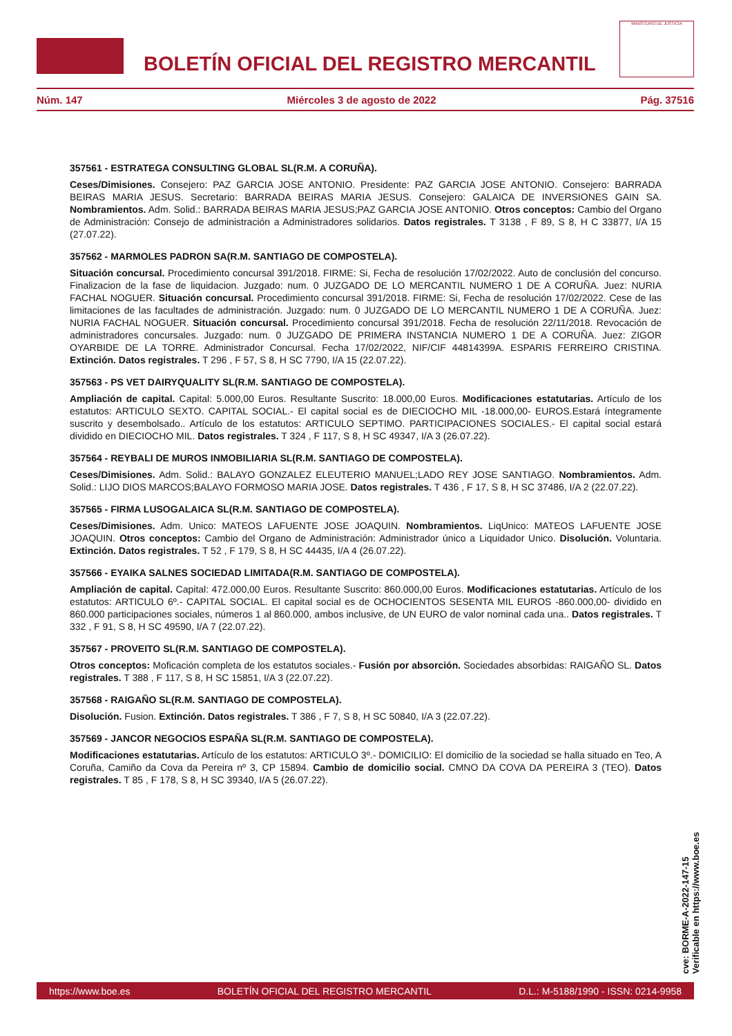BOLETÍN OFICIAL DEL REGISTRO MERCANTIL
MINISTERIO DE JUSTICIA
Núm. 147 Miércoles 3 de agosto de 2022 Pág. 37516
357561 - ESTRATEGA CONSULTING GLOBAL SL(R.M. A CORUÑA).
Ceses/Dimisiones. Consejero: PAZ GARCIA JOSE ANTONIO. Presidente: PAZ GARCIA JOSE ANTONIO. Consejero: BARRADA BEIRAS MARIA JESUS. Secretario: BARRADA BEIRAS MARIA JESUS. Consejero: GALAICA DE INVERSIONES GAIN SA. Nombramientos. Adm. Solid.: BARRADA BEIRAS MARIA JESUS;PAZ GARCIA JOSE ANTONIO. Otros conceptos: Cambio del Organo de Administración: Consejo de administración a Administradores solidarios. Datos registrales. T 3138 , F 89, S 8, H C 33877, I/A 15 (27.07.22).
357562 - MARMOLES PADRON SA(R.M. SANTIAGO DE COMPOSTELA).
Situación concursal. Procedimiento concursal 391/2018. FIRME: Si, Fecha de resolución 17/02/2022. Auto de conclusión del concurso. Finalizacion de la fase de liquidacion. Juzgado: num. 0 JUZGADO DE LO MERCANTIL NUMERO 1 DE A CORUÑA. Juez: NURIA FACHAL NOGUER. Situación concursal. Procedimiento concursal 391/2018. FIRME: Si, Fecha de resolución 17/02/2022. Cese de las limitaciones de las facultades de administración. Juzgado: num. 0 JUZGADO DE LO MERCANTIL NUMERO 1 DE A CORUÑA. Juez: NURIA FACHAL NOGUER. Situación concursal. Procedimiento concursal 391/2018. Fecha de resolución 22/11/2018. Revocación de administradores concursales. Juzgado: num. 0 JUZGADO DE PRIMERA INSTANCIA NUMERO 1 DE A CORUÑA. Juez: ZIGOR OYARBIDE DE LA TORRE. Administrador Concursal. Fecha 17/02/2022, NIF/CIF 44814399A. ESPARIS FERREIRO CRISTINA. Extinción. Datos registrales. T 296 , F 57, S 8, H SC 7790, I/A 15 (22.07.22).
357563 - PS VET DAIRYQUALITY SL(R.M. SANTIAGO DE COMPOSTELA).
Ampliación de capital. Capital: 5.000,00 Euros. Resultante Suscrito: 18.000,00 Euros. Modificaciones estatutarias. Artículo de los estatutos: ARTICULO SEXTO. CAPITAL SOCIAL.- El capital social es de DIECIOCHO MIL -18.000,00- EUROS.Estará íntegramente suscrito y desembolsado.. Artículo de los estatutos: ARTICULO SEPTIMO. PARTICIPACIONES SOCIALES.- El capital social estará dividido en DIECIOCHO MIL. Datos registrales. T 324 , F 117, S 8, H SC 49347, I/A 3 (26.07.22).
357564 - REYBALI DE MUROS INMOBILIARIA SL(R.M. SANTIAGO DE COMPOSTELA).
Ceses/Dimisiones. Adm. Solid.: BALAYO GONZALEZ ELEUTERIO MANUEL;LADO REY JOSE SANTIAGO. Nombramientos. Adm. Solid.: LIJO DIOS MARCOS;BALAYO FORMOSO MARIA JOSE. Datos registrales. T 436 , F 17, S 8, H SC 37486, I/A 2 (22.07.22).
357565 - FIRMA LUSOGALAICA SL(R.M. SANTIAGO DE COMPOSTELA).
Ceses/Dimisiones. Adm. Unico: MATEOS LAFUENTE JOSE JOAQUIN. Nombramientos. LiqUnico: MATEOS LAFUENTE JOSE JOAQUIN. Otros conceptos: Cambio del Organo de Administración: Administrador único a Liquidador Unico. Disolución. Voluntaria. Extinción. Datos registrales. T 52 , F 179, S 8, H SC 44435, I/A 4 (26.07.22).
357566 - EYAIKA SALNES SOCIEDAD LIMITADA(R.M. SANTIAGO DE COMPOSTELA).
Ampliación de capital. Capital: 472.000,00 Euros. Resultante Suscrito: 860.000,00 Euros. Modificaciones estatutarias. Artículo de los estatutos: ARTICULO 6º.- CAPITAL SOCIAL. El capital social es de OCHOCIENTOS SESENTA MIL EUROS -860.000,00- dividido en 860.000 participaciones sociales, números 1 al 860.000, ambos inclusive, de UN EURO de valor nominal cada una.. Datos registrales. T 332 , F 91, S 8, H SC 49590, I/A 7 (22.07.22).
357567 - PROVEITO SL(R.M. SANTIAGO DE COMPOSTELA).
Otros conceptos: Moficación completa de los estatutos sociales.- Fusión por absorción. Sociedades absorbidas: RAIGAÑO SL. Datos registrales. T 388 , F 117, S 8, H SC 15851, I/A 3 (22.07.22).
357568 - RAIGAÑO SL(R.M. SANTIAGO DE COMPOSTELA).
Disolución. Fusion. Extinción. Datos registrales. T 386 , F 7, S 8, H SC 50840, I/A 3 (22.07.22).
357569 - JANCOR NEGOCIOS ESPAÑA SL(R.M. SANTIAGO DE COMPOSTELA).
Modificaciones estatutarias. Artículo de los estatutos: ARTICULO 3º.- DOMICILIO: El domicilio de la sociedad se halla situado en Teo, A Coruña, Camiño da Cova da Pereira nº 3, CP 15894. Cambio de domicilio social. CMNO DA COVA DA PEREIRA 3 (TEO). Datos registrales. T 85 , F 178, S 8, H SC 39340, I/A 5 (26.07.22).
cve: BORME-A-2022-147-15
Verificable en https://www.boe.es
https://www.boe.es BOLETÍN OFICIAL DEL REGISTRO MERCANTIL D.L.: M-5188/1990 - ISSN: 0214-9958